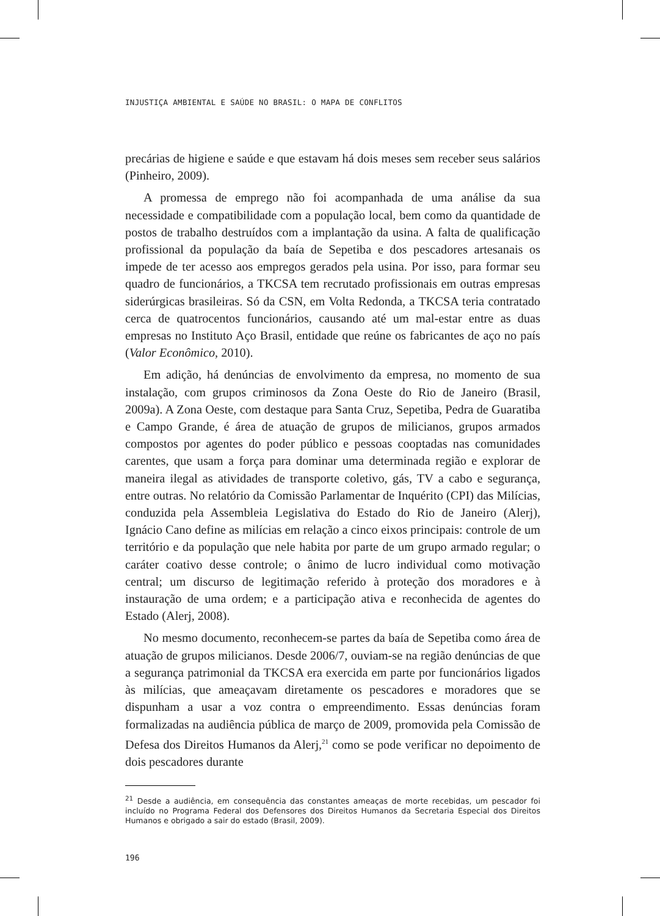INJUSTIÇA AMBIENTAL E SAÚDE NO BRASIL: O MAPA DE CONFLITOS
precárias de higiene e saúde e que estavam há dois meses sem receber seus salários (Pinheiro, 2009).
A promessa de emprego não foi acompanhada de uma análise da sua necessidade e compatibilidade com a população local, bem como da quantidade de postos de trabalho destruídos com a implantação da usina. A falta de qualificação profissional da população da baía de Sepetiba e dos pescadores artesanais os impede de ter acesso aos empregos gerados pela usina. Por isso, para formar seu quadro de funcionários, a TKCSA tem recrutado profissionais em outras empresas siderúrgicas brasileiras. Só da CSN, em Volta Redonda, a TKCSA teria contratado cerca de quatrocentos funcionários, causando até um mal-estar entre as duas empresas no Instituto Aço Brasil, entidade que reúne os fabricantes de aço no país (Valor Econômico, 2010).
Em adição, há denúncias de envolvimento da empresa, no momento de sua instalação, com grupos criminosos da Zona Oeste do Rio de Janeiro (Brasil, 2009a). A Zona Oeste, com destaque para Santa Cruz, Sepetiba, Pedra de Guaratiba e Campo Grande, é área de atuação de grupos de milicianos, grupos armados compostos por agentes do poder público e pessoas cooptadas nas comunidades carentes, que usam a força para dominar uma determinada região e explorar de maneira ilegal as atividades de transporte coletivo, gás, TV a cabo e segurança, entre outras. No relatório da Comissão Parlamentar de Inquérito (CPI) das Milícias, conduzida pela Assembleia Legislativa do Estado do Rio de Janeiro (Alerj), Ignácio Cano define as milícias em relação a cinco eixos principais: controle de um território e da população que nele habita por parte de um grupo armado regular; o caráter coativo desse controle; o ânimo de lucro individual como motivação central; um discurso de legitimação referido à proteção dos moradores e à instauração de uma ordem; e a participação ativa e reconhecida de agentes do Estado (Alerj, 2008).
No mesmo documento, reconhecem-se partes da baía de Sepetiba como área de atuação de grupos milicianos. Desde 2006/7, ouviam-se na região denúncias de que a segurança patrimonial da TKCSA era exercida em parte por funcionários ligados às milícias, que ameaçavam diretamente os pescadores e moradores que se dispunham a usar a voz contra o empreendimento. Essas denúncias foram formalizadas na audiência pública de março de 2009, promovida pela Comissão de Defesa dos Direitos Humanos da Alerj,<sup>21</sup> como se pode verificar no depoimento de dois pescadores durante
<sup>21</sup> Desde a audiência, em consequência das constantes ameaças de morte recebidas, um pescador foi incluído no Programa Federal dos Defensores dos Direitos Humanos da Secretaria Especial dos Direitos Humanos e obrigado a sair do estado (Brasil, 2009).
196